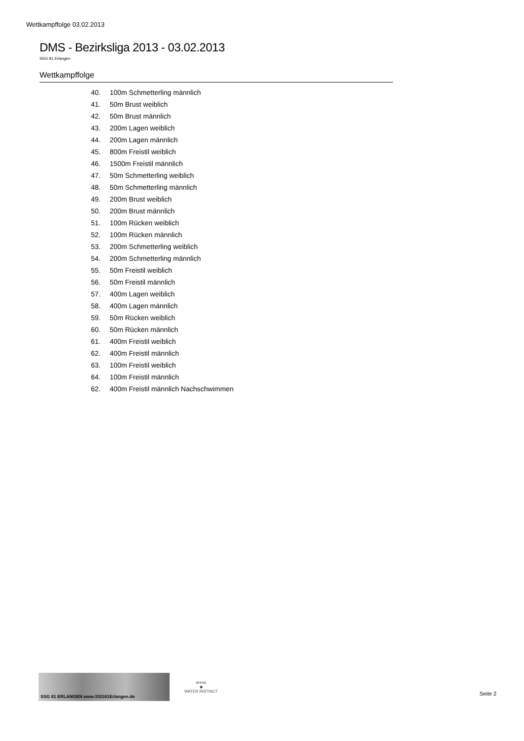Wettkampffolge 03.02.2013
DMS - Bezirksliga 2013 - 03.02.2013
SSG 81 Erlangen
Wettkampffolge
40. 100m Schmetterling männlich
41. 50m Brust weiblich
42. 50m Brust männlich
43. 200m Lagen weiblich
44. 200m Lagen männlich
45. 800m Freistil weiblich
46. 1500m Freistil männlich
47. 50m Schmetterling weiblich
48. 50m Schmetterling männlich
49. 200m Brust weiblich
50. 200m Brust männlich
51. 100m Rücken weiblich
52. 100m Rücken männlich
53. 200m Schmetterling weiblich
54. 200m Schmetterling männlich
55. 50m Freistil weiblich
56. 50m Freistil männlich
57. 400m Lagen weiblich
58. 400m Lagen männlich
59. 50m Rücken weiblich
60. 50m Rücken männlich
61. 400m Freistil weiblich
62. 400m Freistil männlich
63. 100m Freistil weiblich
64. 100m Freistil männlich
62. 400m Freistil männlich Nachschwimmen
SSG 81 ERLANGEN www.SSG81Erlangen.de
arena
◆
WATER INSTINCT
Seite 2